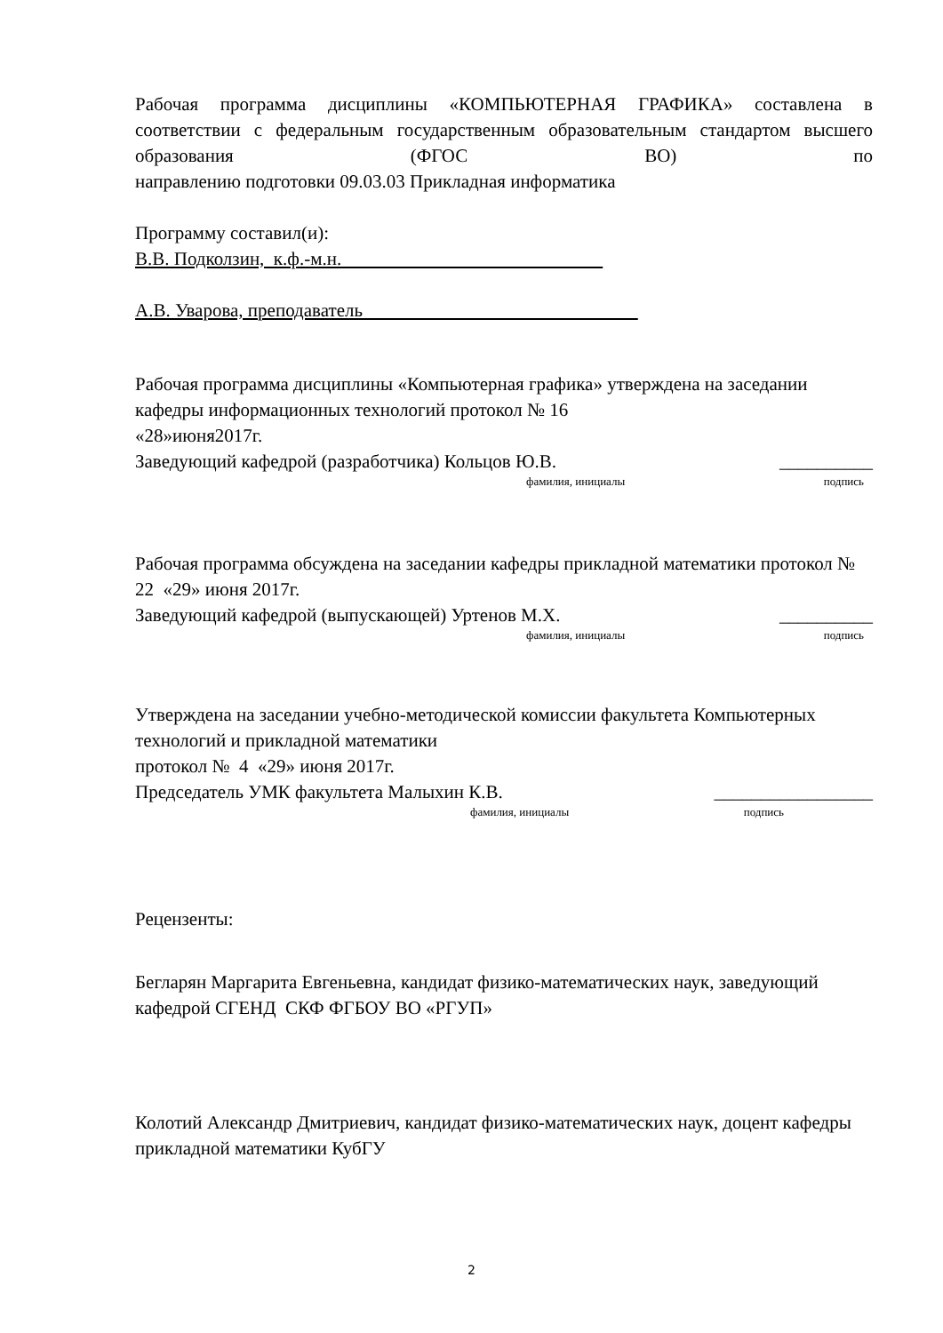Рабочая программа дисциплины «КОМПЬЮТЕРНАЯ ГРАФИКА» составлена в соответствии с федеральным государственным образовательным стандартом высшего образования (ФГОС ВО) по
направлению подготовки 09.03.03 Прикладная информатика
Программу составил(и):
В.В. Подколзин, к.ф.-м.н.
А.В. Уварова, преподаватель
Рабочая программа дисциплины «Компьютерная графика» утверждена на заседании кафедры информационных технологий протокол № 16
«28»июня2017г.
Заведующий кафедрой (разработчика) Кольцов Ю.В. __________
фамилия, инициалы подпись
Рабочая программа обсуждена на заседании кафедры прикладной математики протокол № 22 «29» июня 2017г.
Заведующий кафедрой (выпускающей) Уртенов М.Х. __________
фамилия, инициалы подпись
Утверждена на заседании учебно-методической комиссии факультета Компьютерных технологий и прикладной математики
протокол № 4 «29» июня 2017г.
Председатель УМК факультета Малыхин К.В. _________________
фамилия, инициалы подпись
Рецензенты:
Бегларян Маргарита Евгеньевна, кандидат физико-математических наук, заведующий кафедрой СГЕНД СКФ ФГБОУ ВО «РГУП»
Колотий Александр Дмитриевич, кандидат физико-математических наук, доцент кафедры прикладной математики КубГУ
2